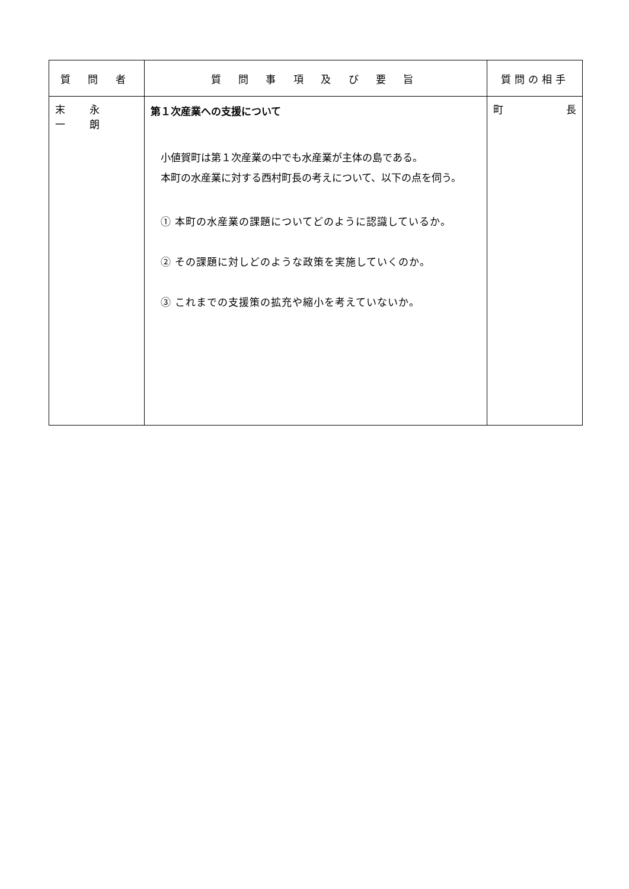| 質 問 者 | 質 問 事 項 及 び 要 旨 | 質問の相手 |
| --- | --- | --- |
| 末 永 一 朗 | 第１次産業への支援について 小値賀町は第１次産業の中でも水産業が主体の島である。 本町の水産業に対する西村町長の考えについて、以下の点を伺う。 ① 本町の水産業の課題についてどのように認識しているか。 ② その課題に対しどのような政策を実施していくのか。 ③ これまでの支援策の拡充や縮小を考えていないか。 | 町 長 |